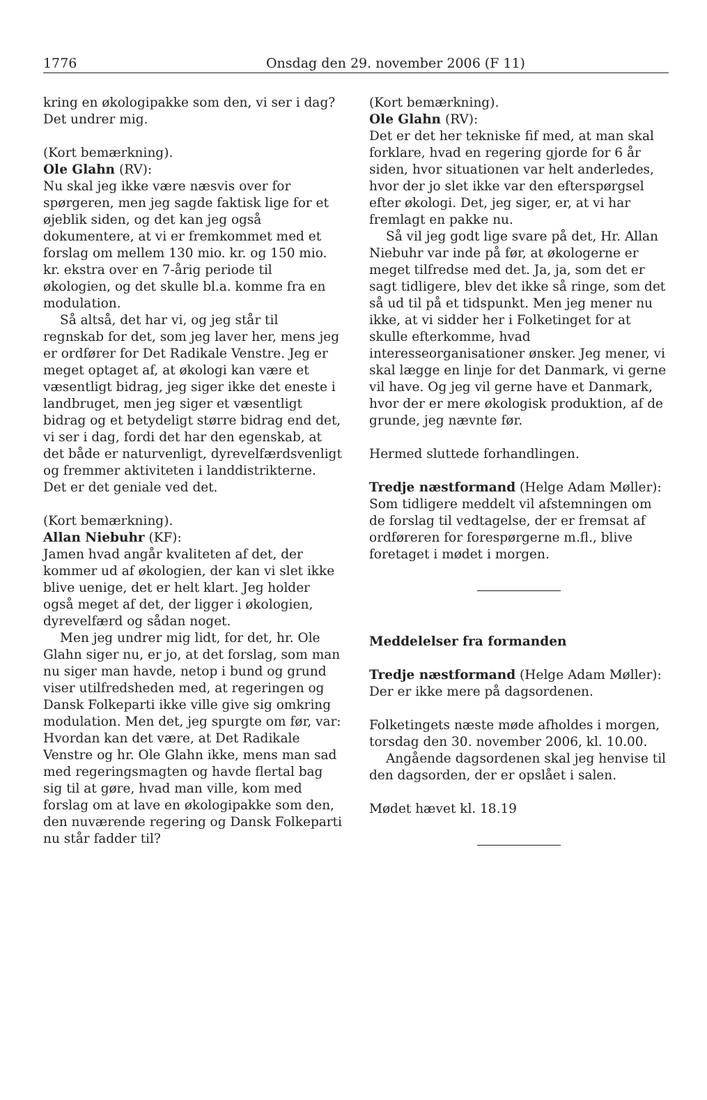1776 Onsdag den 29. november 2006 (F 11)
kring en økologipakke som den, vi ser i dag? Det undrer mig.
(Kort bemærkning).
Ole Glahn (RV):
Nu skal jeg ikke være næsvis over for spørgeren, men jeg sagde faktisk lige for et øjeblik siden, og det kan jeg også dokumentere, at vi er fremkommet med et forslag om mellem 130 mio. kr. og 150 mio. kr. ekstra over en 7-årig periode til økologien, og det skulle bl.a. komme fra en modulation.
Så altså, det har vi, og jeg står til regnskab for det, som jeg laver her, mens jeg er ordfører for Det Radikale Venstre. Jeg er meget optaget af, at økologi kan være et væsentligt bidrag, jeg siger ikke det eneste i landbruget, men jeg siger et væsentligt bidrag og et betydeligt større bidrag end det, vi ser i dag, fordi det har den egenskab, at det både er naturvenligt, dyrevelfærdsvenligt og fremmer aktiviteten i landdistrikterne. Det er det geniale ved det.
(Kort bemærkning).
Allan Niebuhr (KF):
Jamen hvad angår kvaliteten af det, der kommer ud af økologien, der kan vi slet ikke blive uenige, det er helt klart. Jeg holder også meget af det, der ligger i økologien, dyrevelfærd og sådan noget.
Men jeg undrer mig lidt, for det, hr. Ole Glahn siger nu, er jo, at det forslag, som man nu siger man havde, netop i bund og grund viser utilfredsheden med, at regeringen og Dansk Folkeparti ikke ville give sig omkring modulation. Men det, jeg spurgte om før, var: Hvordan kan det være, at Det Radikale Venstre og hr. Ole Glahn ikke, mens man sad med regeringsmagten og havde flertal bag sig til at gøre, hvad man ville, kom med forslag om at lave en økologipakke som den, den nuværende regering og Dansk Folkeparti nu står fadder til?
(Kort bemærkning).
Ole Glahn (RV):
Det er det her tekniske fif med, at man skal forklare, hvad en regering gjorde for 6 år siden, hvor situationen var helt anderledes, hvor der jo slet ikke var den efterspørgsel efter økologi. Det, jeg siger, er, at vi har fremlagt en pakke nu.
Så vil jeg godt lige svare på det, Hr. Allan Niebuhr var inde på før, at økologerne er meget tilfredse med det. Ja, ja, som det er sagt tidligere, blev det ikke så ringe, som det så ud til på et tidspunkt. Men jeg mener nu ikke, at vi sidder her i Folketinget for at skulle efterkomme, hvad interesseorganisationer ønsker. Jeg mener, vi skal lægge en linje for det Danmark, vi gerne vil have. Og jeg vil gerne have et Danmark, hvor der er mere økologisk produktion, af de grunde, jeg nævnte før.
Hermed sluttede forhandlingen.
Tredje næstformand (Helge Adam Møller):
Som tidligere meddelt vil afstemningen om de forslag til vedtagelse, der er fremsat af ordføreren for forespørgerne m.fl., blive foretaget i mødet i morgen.
Meddelelser fra formanden
Tredje næstformand (Helge Adam Møller):
Der er ikke mere på dagsordenen.
Folketingets næste møde afholdes i morgen, torsdag den 30. november 2006, kl. 10.00.
Angående dagsordenen skal jeg henvise til den dagsorden, der er opslået i salen.
Mødet hævet kl. 18.19